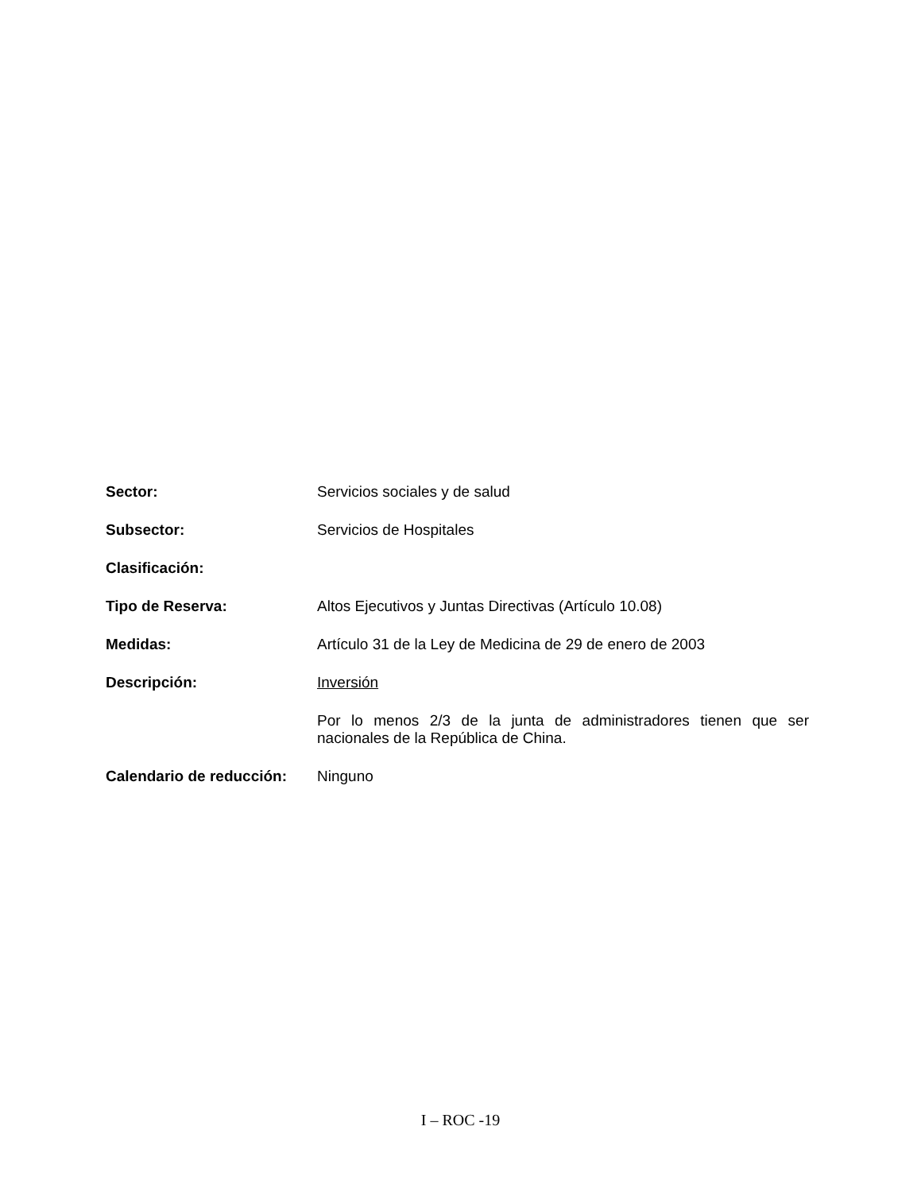Sector: Servicios sociales y de salud
Subsector: Servicios de Hospitales
Clasificación:
Tipo de Reserva: Altos Ejecutivos y Juntas Directivas (Artículo 10.08)
Medidas: Artículo 31 de la Ley de Medicina de 29 de enero de 2003
Descripción: Inversión
Por lo menos 2/3 de la junta de administradores tienen que ser nacionales de la República de China.
Calendario de reducción:
Ninguno
I – ROC -19